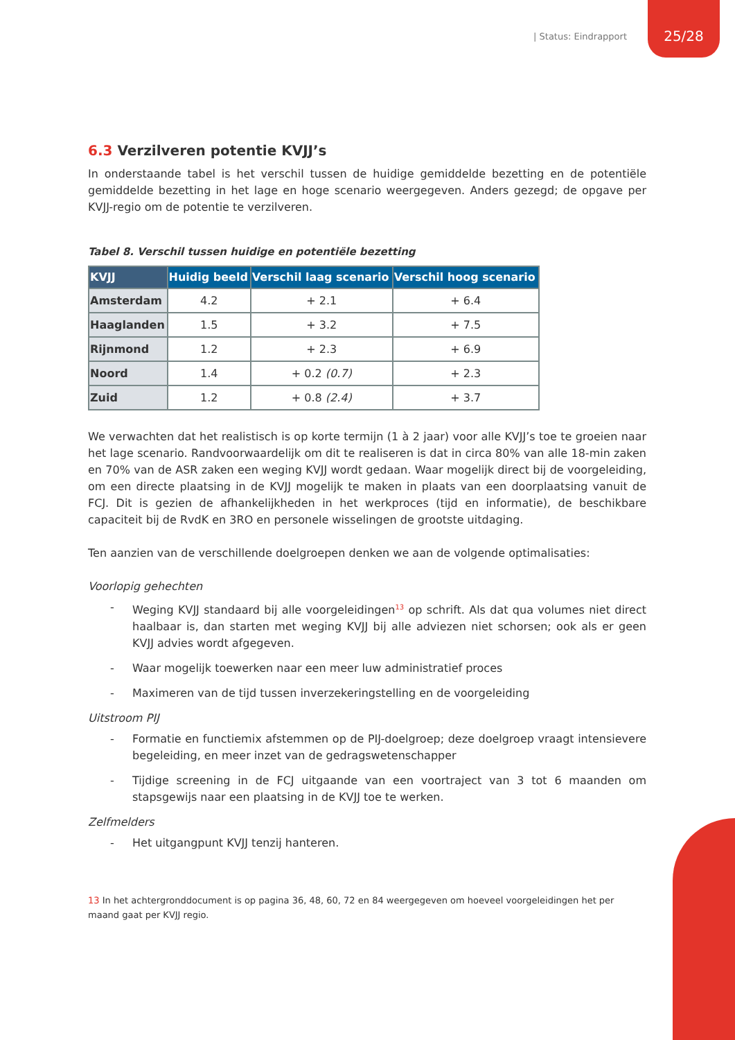| Status: Eindrapport 25/28
6.3 Verzilveren potentie KVJJ’s
In onderstaande tabel is het verschil tussen de huidige gemiddelde bezetting en de potentiële gemiddelde bezetting in het lage en hoge scenario weergegeven. Anders gezegd; de opgave per KVJJ-regio om de potentie te verzilveren.
Tabel 8. Verschil tussen huidige en potentiële bezetting
| KVJJ | Huidig beeld | Verschil laag scenario | Verschil hoog scenario |
| --- | --- | --- | --- |
| Amsterdam | 4.2 | + 2.1 | + 6.4 |
| Haaglanden | 1.5 | + 3.2 | + 7.5 |
| Rijnmond | 1.2 | + 2.3 | + 6.9 |
| Noord | 1.4 | + 0.2 (0.7) | + 2.3 |
| Zuid | 1.2 | + 0.8 (2.4) | + 3.7 |
We verwachten dat het realistisch is op korte termijn (1 à 2 jaar) voor alle KVJJ’s toe te groeien naar het lage scenario. Randvoorwaardelijk om dit te realiseren is dat in circa 80% van alle 18-min zaken en 70% van de ASR zaken een weging KVJJ wordt gedaan. Waar mogelijk direct bij de voorgeleiding, om een directe plaatsing in de KVJJ mogelijk te maken in plaats van een doorplaatsing vanuit de FCJ. Dit is gezien de afhankelijkheden in het werkproces (tijd en informatie), de beschikbare capaciteit bij de RvdK en 3RO en personele wisselingen de grootste uitdaging.
Ten aanzien van de verschillende doelgroepen denken we aan de volgende optimalisaties:
Voorlopig gehechten
- Weging KVJJ standaard bij alle voorgeleidingen<sup>13</sup> op schrift. Als dat qua volumes niet direct haalbaar is, dan starten met weging KVJJ bij alle adviezen niet schorsen; ook als er geen KVJJ advies wordt afgegeven.
- Waar mogelijk toewerken naar een meer luw administratief proces
- Maximeren van de tijd tussen inverzekeringstelling en de voorgeleiding
Uitstroom PIJ
- Formatie en functiemix afstemmen op de PIJ-doelgroep; deze doelgroep vraagt intensievere begeleiding, en meer inzet van de gedragswetenschapper
- Tijdige screening in de FCJ uitgaande van een voortraject van 3 tot 6 maanden om stapsgewijs naar een plaatsing in de KVJJ toe te werken.
Zelfmelders
- Het uitgangpunt KVJJ tenzij hanteren.
13 In het achtergronddocument is op pagina 36, 48, 60, 72 en 84 weergegeven om hoeveel voorgeleidingen het per maand gaat per KVJJ regio.